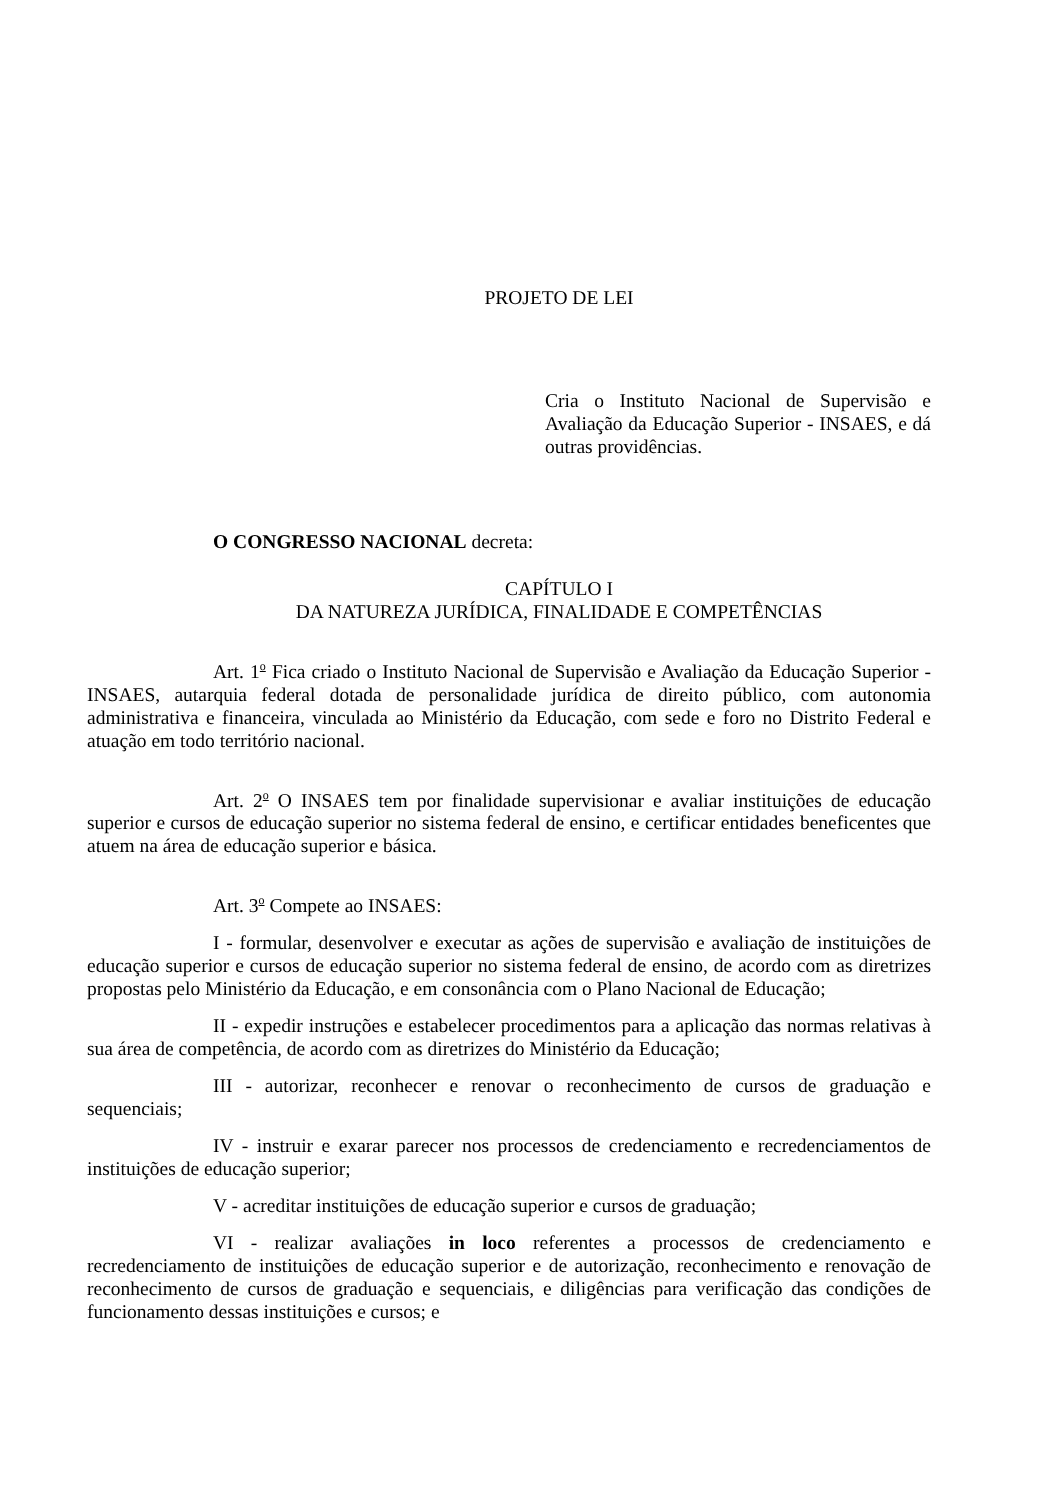PROJETO DE LEI
Cria o Instituto Nacional de Supervisão e Avaliação da Educação Superior - INSAES, e dá outras providências.
O CONGRESSO NACIONAL decreta:
CAPÍTULO I
DA NATUREZA JURÍDICA, FINALIDADE E COMPETÊNCIAS
Art. 1<sup>o</sup> Fica criado o Instituto Nacional de Supervisão e Avaliação da Educação Superior - INSAES, autarquia federal dotada de personalidade jurídica de direito público, com autonomia administrativa e financeira, vinculada ao Ministério da Educação, com sede e foro no Distrito Federal e atuação em todo território nacional.
Art. 2<sup>o</sup> O INSAES tem por finalidade supervisionar e avaliar instituições de educação superior e cursos de educação superior no sistema federal de ensino, e certificar entidades beneficentes que atuem na área de educação superior e básica.
Art. 3<sup>o</sup> Compete ao INSAES:
I - formular, desenvolver e executar as ações de supervisão e avaliação de instituições de educação superior e cursos de educação superior no sistema federal de ensino, de acordo com as diretrizes propostas pelo Ministério da Educação, e em consonância com o Plano Nacional de Educação;
II - expedir instruções e estabelecer procedimentos para a aplicação das normas relativas à sua área de competência, de acordo com as diretrizes do Ministério da Educação;
III - autorizar, reconhecer e renovar o reconhecimento de cursos de graduação e sequenciais;
IV - instruir e exarar parecer nos processos de credenciamento e recredenciamentos de instituições de educação superior;
V - acreditar instituições de educação superior e cursos de graduação;
VI - realizar avaliações in loco referentes a processos de credenciamento e recredenciamento de instituições de educação superior e de autorização, reconhecimento e renovação de reconhecimento de cursos de graduação e sequenciais, e diligências para verificação das condições de funcionamento dessas instituições e cursos; e